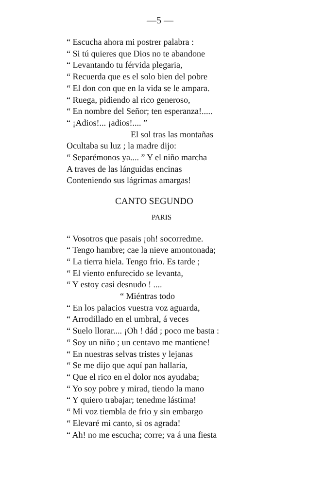—5 —
“ Escucha ahora mi postrer palabra :
“ Si tú quieres que Dios no te abandone
“ Levantando tu férvida plegaria,
“ Recuerda que es el solo bien del pobre
“ El don con que en la vida se le ampara.
“ Ruega, pidiendo al rico generoso,
“ En nombre del Señor; ten esperanza!.....
“ ¡Adios!... ¡adios!.... ”
El sol tras las montañas
Ocultaba su luz ; la madre dijo:
“ Separémonos ya.... ” Y el niño marcha
A traves de las lánguidas encinas
Conteniendo sus lágrimas amargas!
CANTO SEGUNDO
PARIS
“ Vosotros que pasais ¡oh! socorredme.
“ Tengo hambre; cae la nieve amontonada;
“ La tierra hiela. Tengo frio. Es tarde ;
“ El viento enfurecido se levanta,
“ Y estoy casi desnudo ! ....
“ Miéntras todo
“ En los palacios vuestra voz aguarda,
“ Arrodillado en el umbral, á veces
“ Suelo llorar.... ¡Oh ! dád ; poco me basta :
“ Soy un niño ; un centavo me mantiene!
“ En nuestras selvas tristes y lejanas
“ Se me dijo que aquí pan hallaria,
“ Que el rico en el dolor nos ayudaba;
“ Yo soy pobre y mirad, tiendo la mano
“ Y quiero trabajar; tenedme lástima!
“ Mi voz tiembla de frio y sin embargo
“ Elevaré mi canto, si os agrada!
“ Ah! no me escucha; corre; va á una fiesta